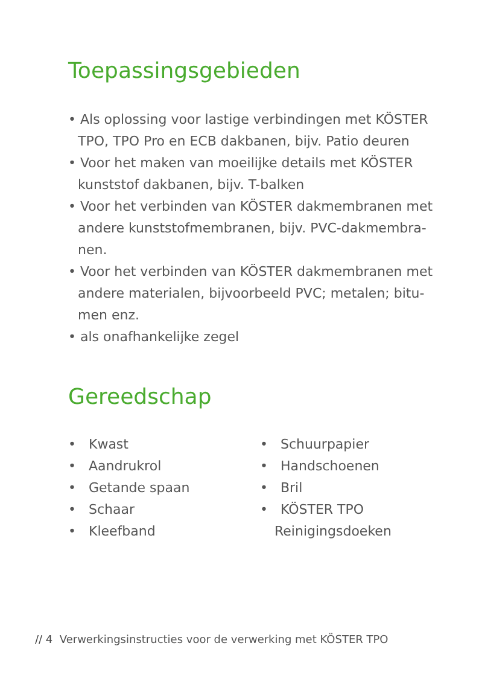Toepassingsgebieden
• Als oplossing voor lastige verbindingen met KÖSTER TPO, TPO Pro en ECB dakbanen, bijv. Patio deuren
• Voor het maken van moeilijke details met KÖSTER kunststof dakbanen, bijv. T-balken
• Voor het verbinden van KÖSTER dakmembranen met andere kunststofmembranen, bijv. PVC-dakmembra-nen.
• Voor het verbinden van KÖSTER dakmembranen met andere materialen, bijvoorbeeld PVC; metalen; bitu-men enz.
• als onafhankelijke zegel
Gereedschap
• Kwast
• Aandrukrol
• Getande spaan
• Schaar
• Kleefband
• Schuurpapier
• Handschoenen
• Bril
• KÖSTER TPO Reinigingsdoeken
// 4 Verwerkingsinstructies voor de verwerking met KÖSTER TPO